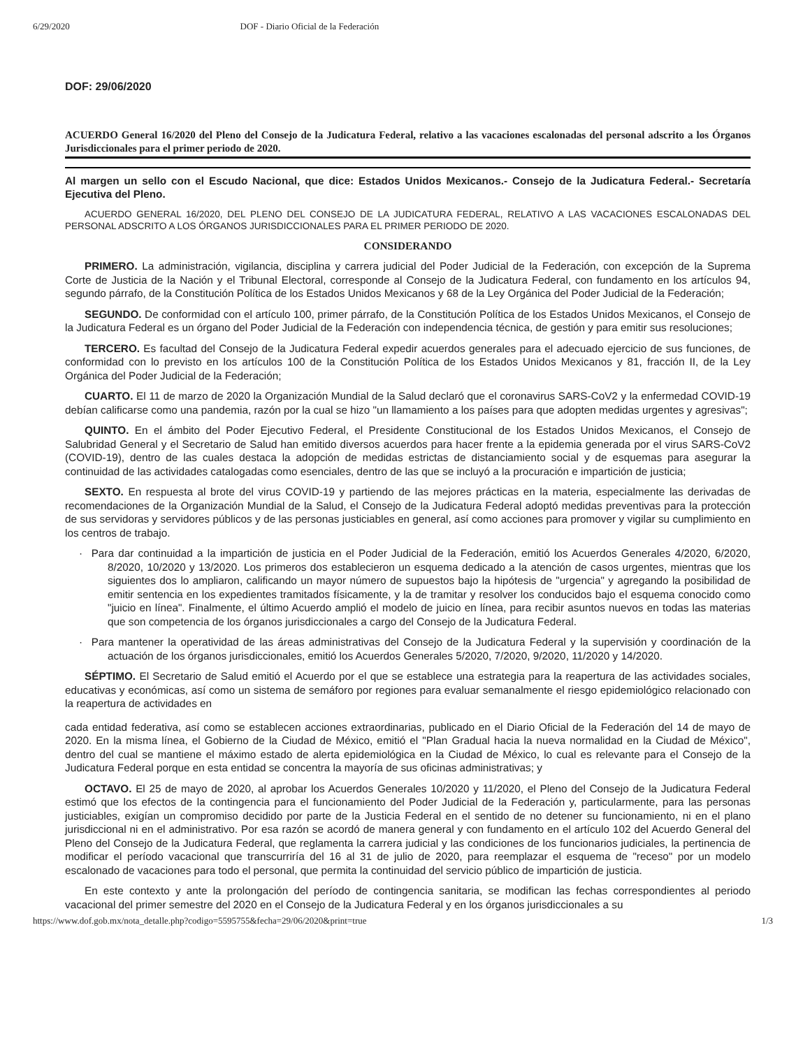6/29/2020 DOF - Diario Oficial de la Federación
DOF: 29/06/2020
ACUERDO General 16/2020 del Pleno del Consejo de la Judicatura Federal, relativo a las vacaciones escalonadas del personal adscrito a los Órganos Jurisdiccionales para el primer periodo de 2020.
Al margen un sello con el Escudo Nacional, que dice: Estados Unidos Mexicanos.- Consejo de la Judicatura Federal.- Secretaría Ejecutiva del Pleno.
ACUERDO GENERAL 16/2020, DEL PLENO DEL CONSEJO DE LA JUDICATURA FEDERAL, RELATIVO A LAS VACACIONES ESCALONADAS DEL PERSONAL ADSCRITO A LOS ÓRGANOS JURISDICCIONALES PARA EL PRIMER PERIODO DE 2020.
CONSIDERANDO
PRIMERO. La administración, vigilancia, disciplina y carrera judicial del Poder Judicial de la Federación, con excepción de la Suprema Corte de Justicia de la Nación y el Tribunal Electoral, corresponde al Consejo de la Judicatura Federal, con fundamento en los artículos 94, segundo párrafo, de la Constitución Política de los Estados Unidos Mexicanos y 68 de la Ley Orgánica del Poder Judicial de la Federación;
SEGUNDO. De conformidad con el artículo 100, primer párrafo, de la Constitución Política de los Estados Unidos Mexicanos, el Consejo de la Judicatura Federal es un órgano del Poder Judicial de la Federación con independencia técnica, de gestión y para emitir sus resoluciones;
TERCERO. Es facultad del Consejo de la Judicatura Federal expedir acuerdos generales para el adecuado ejercicio de sus funciones, de conformidad con lo previsto en los artículos 100 de la Constitución Política de los Estados Unidos Mexicanos y 81, fracción II, de la Ley Orgánica del Poder Judicial de la Federación;
CUARTO. El 11 de marzo de 2020 la Organización Mundial de la Salud declaró que el coronavirus SARS-CoV2 y la enfermedad COVID-19 debían calificarse como una pandemia, razón por la cual se hizo "un llamamiento a los países para que adopten medidas urgentes y agresivas";
QUINTO. En el ámbito del Poder Ejecutivo Federal, el Presidente Constitucional de los Estados Unidos Mexicanos, el Consejo de Salubridad General y el Secretario de Salud han emitido diversos acuerdos para hacer frente a la epidemia generada por el virus SARS-CoV2 (COVID-19), dentro de las cuales destaca la adopción de medidas estrictas de distanciamiento social y de esquemas para asegurar la continuidad de las actividades catalogadas como esenciales, dentro de las que se incluyó a la procuración e impartición de justicia;
SEXTO. En respuesta al brote del virus COVID-19 y partiendo de las mejores prácticas en la materia, especialmente las derivadas de recomendaciones de la Organización Mundial de la Salud, el Consejo de la Judicatura Federal adoptó medidas preventivas para la protección de sus servidoras y servidores públicos y de las personas justiciables en general, así como acciones para promover y vigilar su cumplimiento en los centros de trabajo.
· Para dar continuidad a la impartición de justicia en el Poder Judicial de la Federación, emitió los Acuerdos Generales 4/2020, 6/2020, 8/2020, 10/2020 y 13/2020. Los primeros dos establecieron un esquema dedicado a la atención de casos urgentes, mientras que los siguientes dos lo ampliaron, calificando un mayor número de supuestos bajo la hipótesis de "urgencia" y agregando la posibilidad de emitir sentencia en los expedientes tramitados físicamente, y la de tramitar y resolver los conducidos bajo el esquema conocido como "juicio en línea". Finalmente, el último Acuerdo amplió el modelo de juicio en línea, para recibir asuntos nuevos en todas las materias que son competencia de los órganos jurisdiccionales a cargo del Consejo de la Judicatura Federal.
· Para mantener la operatividad de las áreas administrativas del Consejo de la Judicatura Federal y la supervisión y coordinación de la actuación de los órganos jurisdiccionales, emitió los Acuerdos Generales 5/2020, 7/2020, 9/2020, 11/2020 y 14/2020.
SÉPTIMO. El Secretario de Salud emitió el Acuerdo por el que se establece una estrategia para la reapertura de las actividades sociales, educativas y económicas, así como un sistema de semáforo por regiones para evaluar semanalmente el riesgo epidemiológico relacionado con la reapertura de actividades en
cada entidad federativa, así como se establecen acciones extraordinarias, publicado en el Diario Oficial de la Federación del 14 de mayo de 2020. En la misma línea, el Gobierno de la Ciudad de México, emitió el "Plan Gradual hacia la nueva normalidad en la Ciudad de México", dentro del cual se mantiene el máximo estado de alerta epidemiológica en la Ciudad de México, lo cual es relevante para el Consejo de la Judicatura Federal porque en esta entidad se concentra la mayoría de sus oficinas administrativas; y
OCTAVO. El 25 de mayo de 2020, al aprobar los Acuerdos Generales 10/2020 y 11/2020, el Pleno del Consejo de la Judicatura Federal estimó que los efectos de la contingencia para el funcionamiento del Poder Judicial de la Federación y, particularmente, para las personas justiciables, exigían un compromiso decidido por parte de la Justicia Federal en el sentido de no detener su funcionamiento, ni en el plano jurisdiccional ni en el administrativo. Por esa razón se acordó de manera general y con fundamento en el artículo 102 del Acuerdo General del Pleno del Consejo de la Judicatura Federal, que reglamenta la carrera judicial y las condiciones de los funcionarios judiciales, la pertinencia de modificar el período vacacional que transcurriría del 16 al 31 de julio de 2020, para reemplazar el esquema de "receso" por un modelo escalonado de vacaciones para todo el personal, que permita la continuidad del servicio público de impartición de justicia.
En este contexto y ante la prolongación del período de contingencia sanitaria, se modifican las fechas correspondientes al periodo vacacional del primer semestre del 2020 en el Consejo de la Judicatura Federal y en los órganos jurisdiccionales a su
https://www.dof.gob.mx/nota_detalle.php?codigo=5595755&fecha=29/06/2020&print=true 1/3